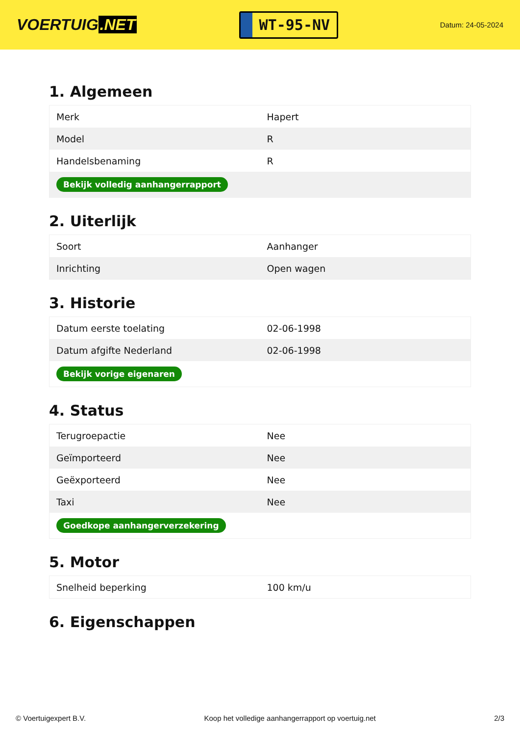VOERTUIG.NET
WT-95-NV
Datum: 24-05-2024
1. Algemeen
| Merk | Hapert |
| Model | R |
| Handelsbenaming | R |
| Bekijk volledig aanhangerrapport | |
2. Uiterlijk
| Soort | Aanhanger |
| Inrichting | Open wagen |
3. Historie
| Datum eerste toelating | 02-06-1998 |
| Datum afgifte Nederland | 02-06-1998 |
| Bekijk vorige eigenaren | |
4. Status
| Terugroepactie | Nee |
| Geïmporteerd | Nee |
| Geëxporteerd | Nee |
| Taxi | Nee |
| Goedkope aanhangerverzekering | |
5. Motor
| Snelheid beperking | 100 km/u |
6. Eigenschappen
© Voertuigexpert B.V. Koop het volledige aanhangerrapport op voertuig.net 2/3